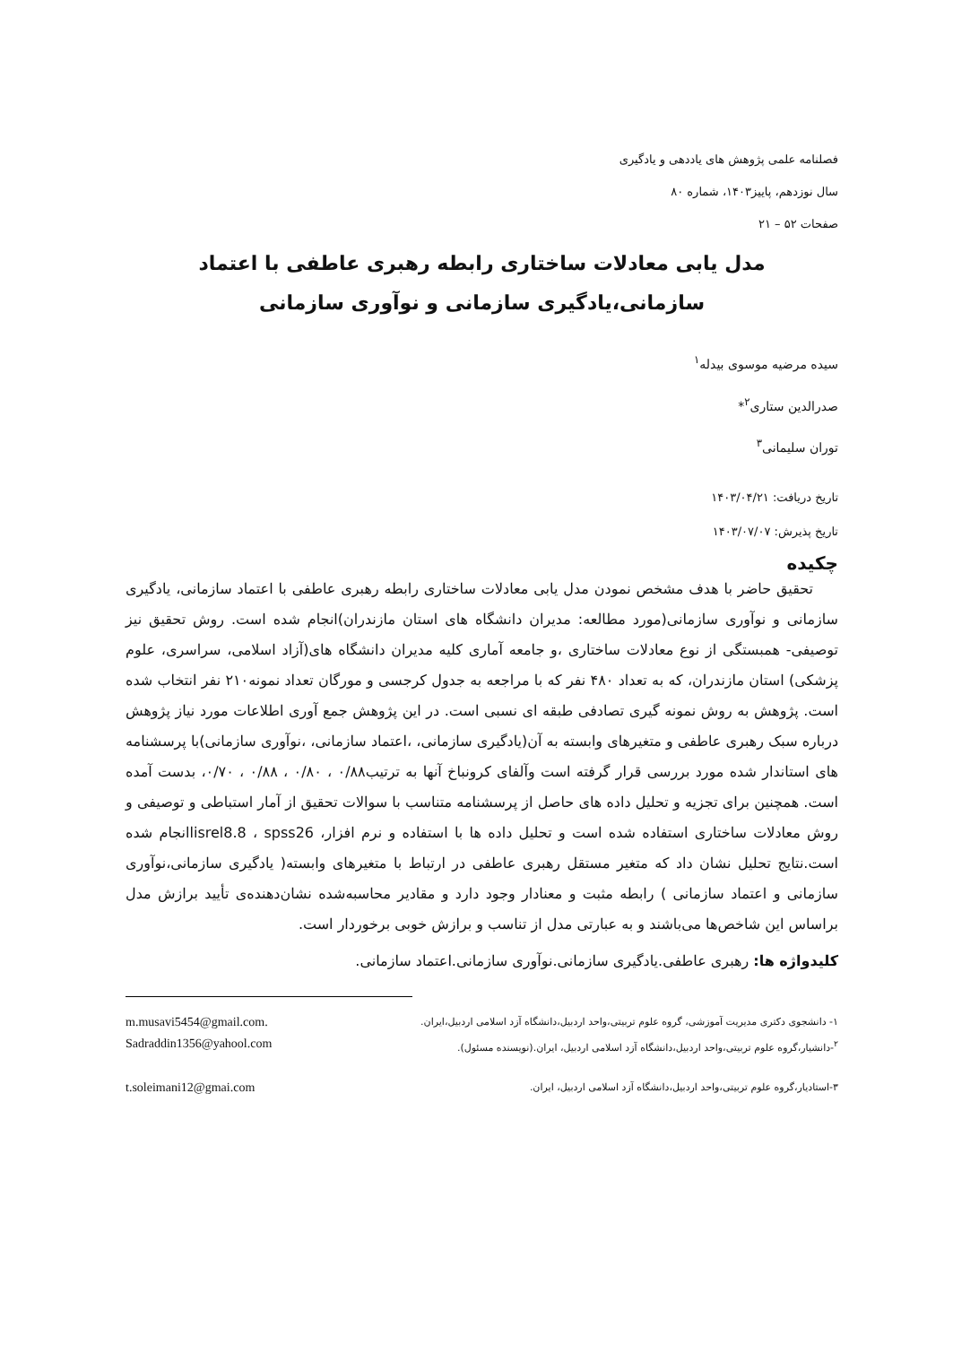فصلنامه علمی پژوهش های یاددهی و یادگیری
سال نوزدهم، پاییز۱۴۰۳، شماره ۸۰
صفحات ۵۲ – ۲۱
مدل یابی معادلات ساختاری رابطه رهبری عاطفی با اعتماد سازمانی،یادگیری سازمانی و نوآوری سازمانی
سیده مرضیه موسوی بیدله<sup>۱</sup>
صدرالدین ستاری<sup>۲</sup>*
توران سلیمانی<sup>۳</sup>
تاریخ دریافت: ۱۴۰۳/۰۴/۲۱
تاریخ پذیرش: ۱۴۰۳/۰۷/۰۷
چکیده
تحقیق حاضر با هدف مشخص نمودن مدل یابی معادلات ساختاری رابطه رهبری عاطفی با اعتماد سازمانی، یادگیری سازمانی و نوآوری سازمانی(مورد مطالعه: مدیران دانشگاه های استان مازندران)انجام شده است. روش تحقیق نیز توصیفی- همبستگی از نوع معادلات ساختاری ،و جامعه آماری کلیه مدیران دانشگاه های(آزاد اسلامی، سراسری، علوم پزشکی) استان مازندران، که به تعداد ۴۸۰ نفر که با مراجعه به جدول کرجسی و مورگان تعداد نمونه۲۱۰ نفر انتخاب شده است. پژوهش به روش نمونه گیری تصادفی طبقه ای نسبی است. در این پژوهش جمع آوری اطلاعات مورد نیاز پژوهش درباره سبک رهبری عاطفی و متغیرهای وابسته به آن(یادگیری سازمانی، ،اعتماد سازمانی، ،نوآوری سازمانی)با پرسشنامه های استاندار شده مورد بررسی قرار گرفته است وآلفای کرونباخ آنها به ترتیب۰/۸۸ ، ۰/۸۰ ، ۰/۸۸ ، ۰/۷۰، بدست آمده است. همچنین برای تجزیه و تحلیل داده های حاصل از پرسشنامه متناسب با سوالات تحقیق از آمار استباطی و توصیفی و روش معادلات ساختاری استفاده شده است و تحلیل داده ها با استفاده و نرم افزار، lisrel8.8 ، spss26انجام شده است.نتایج تحلیل نشان داد که متغیر مستقل رهبری عاطفی در ارتباط با متغیرهای وابسته( یادگیری سازمانی،نوآوری سازمانی و اعتماد سازمانی ) رابطه مثبت و معنادار وجود دارد و مقادیر محاسبه‌شده نشان‌دهنده‌ی تأیید برازش مدل براساس این شاخص‌ها می‌باشند و به عبارتی مدل از تناسب و برازش خوبی برخوردار است.
کلیدواژه ها: رهبری عاطفی.یادگیری سازمانی.نوآوری سازمانی.اعتماد سازمانی.
۱- دانشجوی دکتری مدیریت آموزشی، گروه علوم تربیتی،واحد اردبیل،دانشگاه آزد اسلامی اردبیل،ایران. m.musavi5454@gmail.com.
<sup>۲</sup>-دانشیار،گروه علوم تربیتی،واحد اردبیل،دانشگاه آزد اسلامی اردبیل، ایران.(نویسنده مسئول). Sadraddin1356@yahool.com
۳-استادیار،گروه علوم تربیتی،واحد اردبیل،دانشگاه آزد اسلامی اردبیل، ایران. t.soleimani12@gmai.com